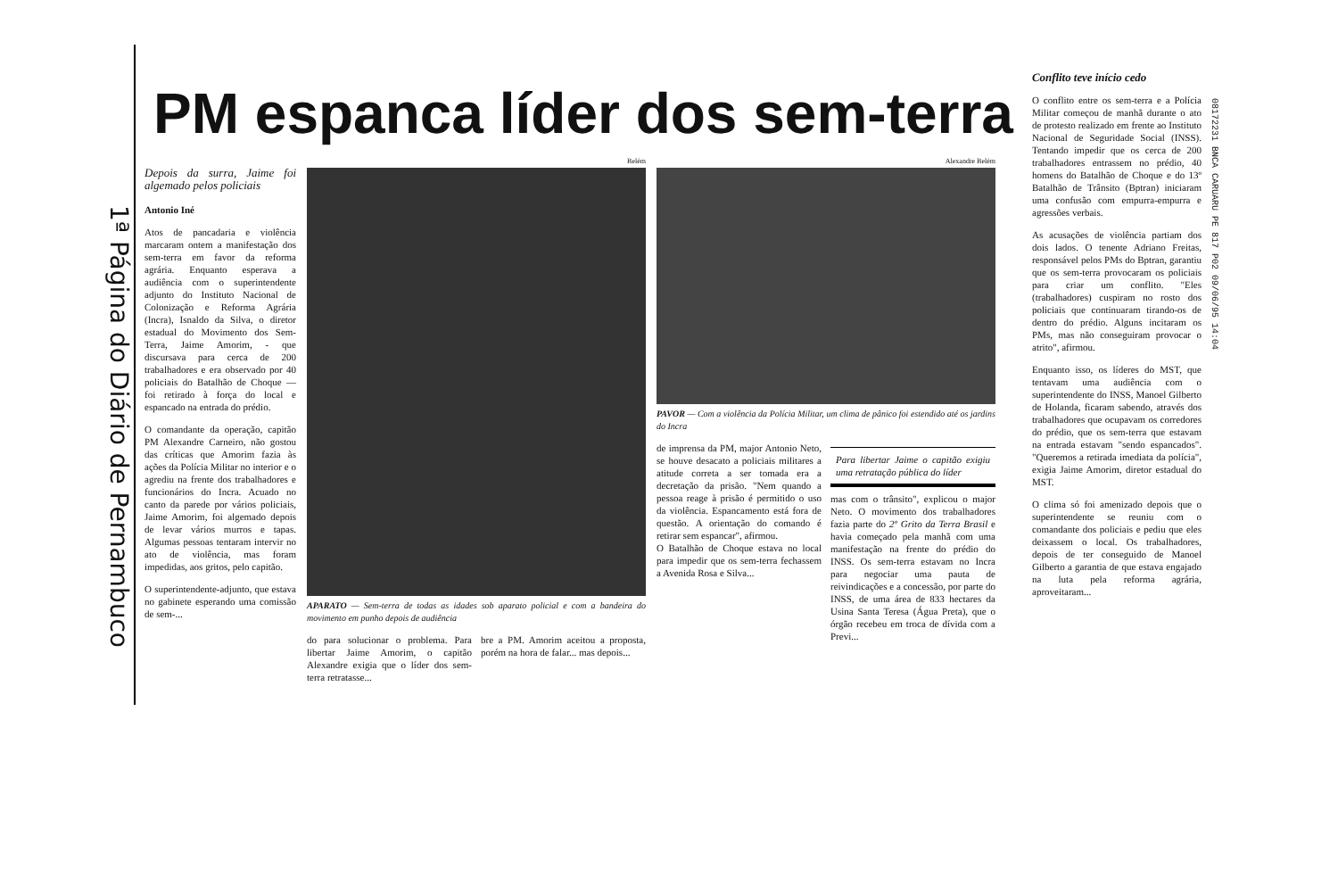1ª Página do Diário de Pernambuco
PM espanca líder dos sem-terra
Depois da surra, Jaime foi algemado pelos policiais
Antonio Iné
Atos de pancadaria e violência marcaram ontem a manifestação dos sem-terra em favor da reforma agrária. Enquanto esperava a audiência com o superintendente adjunto do Instituto Nacional de Colonização e Reforma Agrária (Incra), Isnaldo da Silva, o diretor estadual do Movimento dos Sem-Terra, Jaime Amorim, - que discursava para cerca de 200 trabalhadores e era observado por 40 policiais do Batalhão de Choque — foi retirado à força do local e espancado na entrada do prédio.
O comandante da operação, capitão PM Alexandre Carneiro, não gostou das críticas que Amorim fazia às ações da Polícia Militar no interior e o agrediu na frente dos trabalhadores e funcionários do Incra. Acuado no canto da parede por vários policiais, Jaime Amorim, foi algemado depois de levar vários murros e tapas. Algumas pessoas tentaram intervir no ato de violência, mas foram impedidas, aos gritos, pelo capitão.
O superintendente-adjunto, que estava no gabinete esperando uma comissão de sem-...
Belém
APARATO — Sem-terra de todas as idades sob aparato policial e com a bandeira do movimento em punho depois de audiência
do para solucionar o problema. Para libertar Jaime Amorim, o capitão Alexandre exigia que o líder dos sem-terra retratasse...
bre a PM. Amorim aceitou a proposta, porém na hora de falar... mas depois...
Alexandre Belém
PAVOR — Com a violência da Polícia Militar, um clima de pânico foi estendido até os jardins do Incra
de imprensa da PM, major Antonio Neto, se houve desacato a policiais militares a atitude correta a ser tomada era a decretação da prisão. "Nem quando a pessoa reage à prisão é permitido o uso da violência. Espancamento está fora de questão. A orientação do comando é retirar sem espancar", afirmou.
O Batalhão de Choque estava no local para impedir que os sem-terra fechassem a Avenida Rosa e Silva...
Para libertar Jaime o capitão exigiu uma retratação pública do líder
mas com o trânsito", explicou o major Neto. O movimento dos trabalhadores fazia parte do 2º Grito da Terra Brasil e havia começado pela manhã com uma manifestação na frente do prédio do INSS. Os sem-terra estavam no Incra para negociar uma pauta de reivindicações e a concessão, por parte do INSS, de uma área de 833 hectares da Usina Santa Teresa (Água Preta), que o órgão recebeu em troca de dívida com a Previ...
Conflito teve início cedo
O conflito entre os sem-terra e a Polícia Militar começou de manhã durante o ato de protesto realizado em frente ao Instituto Nacional de Seguridade Social (INSS). Tentando impedir que os cerca de 200 trabalhadores entrassem no prédio, 40 homens do Batalhão de Choque e do 13º Batalhão de Trânsito (Bptran) iniciaram uma confusão com empurra-empurra e agressões verbais.
As acusações de violência partiam dos dois lados. O tenente Adriano Freitas, responsável pelos PMs do Bptran, garantiu que os sem-terra provocaram os policiais para criar um conflito. "Eles (trabalhadores) cuspiram no rosto dos policiais que continuaram tirando-os de dentro do prédio. Alguns incitaram os PMs, mas não conseguiram provocar o atrito", afirmou.
Enquanto isso, os líderes do MST, que tentavam uma audiência com o superintendente do INSS, Manoel Gilberto de Holanda, ficaram sabendo, através dos trabalhadores que ocupavam os corredores do prédio, que os sem-terra que estavam na entrada estavam "sendo espancados". "Queremos a retirada imediata da polícia", exigia Jaime Amorim, diretor estadual do MST.
O clima só foi amenizado depois que o superintendente se reuniu com o comandante dos policiais e pediu que eles deixassem o local. Os trabalhadores, depois de ter conseguido de Manoel Gilberto a garantia de que estava engajado na luta pela reforma agrária, aproveitaram...
08172231 BNCA CARUARU PE 817 P02 09/06/95 14:04